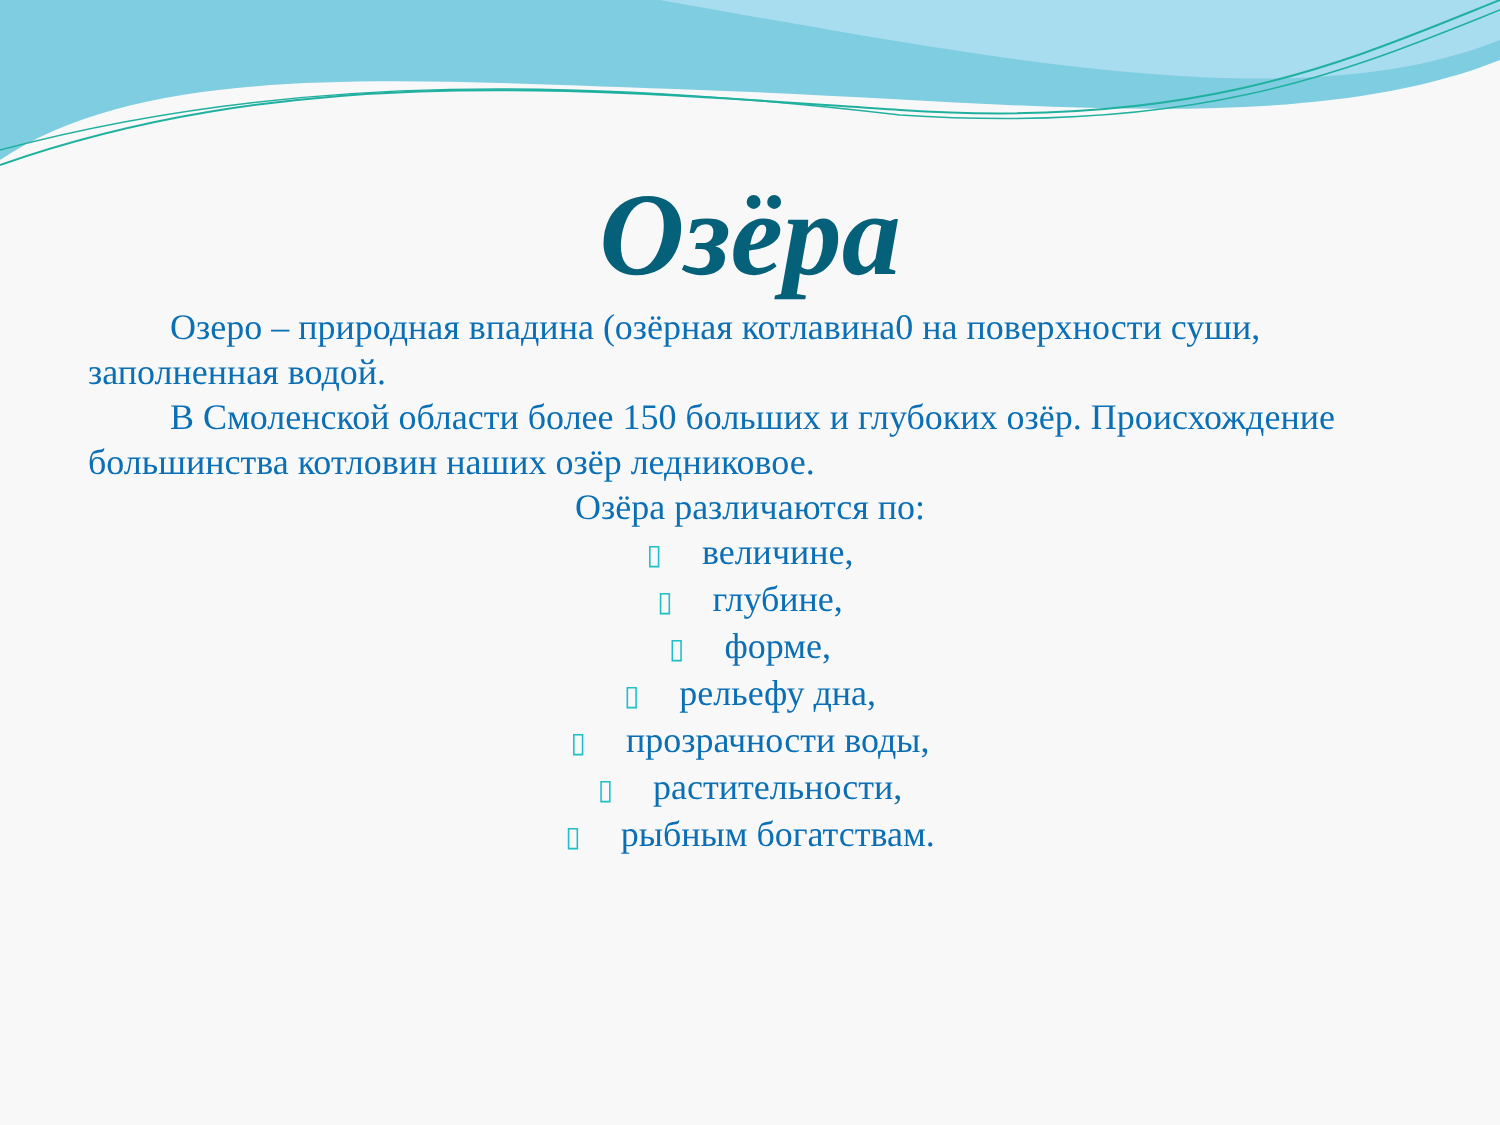Озёра
Озеро – природная впадина (озёрная котлавина0 на поверхности суши, заполненная водой.
В Смоленской области более 150 больших и глубоких озёр. Происхождение большинства котловин наших озёр ледниковое.
Озёра различаются по:
▯ величине,
▯ глубине,
▯ форме,
▯ рельефу дна,
▯ прозрачности воды,
▯ растительности,
▯ рыбным богатствам.